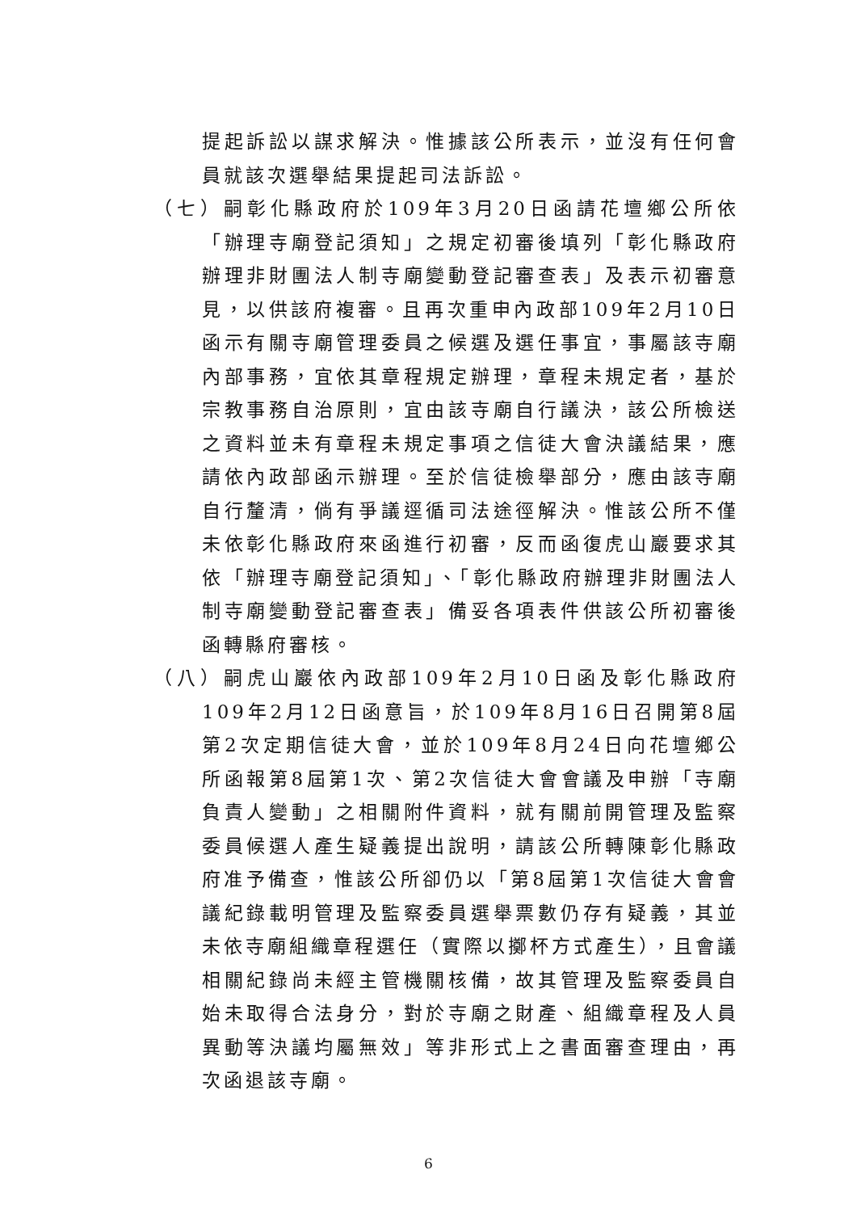提起訴訟以謀求解決。惟據該公所表示，並沒有任何會員就該次選舉結果提起司法訴訟。
（七）嗣彰化縣政府於109年3月20日函請花壇鄉公所依「辦理寺廟登記須知」之規定初審後填列「彰化縣政府辦理非財團法人制寺廟變動登記審查表」及表示初審意見，以供該府複審。且再次重申內政部109年2月10日函示有關寺廟管理委員之候選及選任事宜，事屬該寺廟內部事務，宜依其章程規定辦理，章程未規定者，基於宗教事務自治原則，宜由該寺廟自行議決，該公所檢送之資料並未有章程未規定事項之信徒大會決議結果，應請依內政部函示辦理。至於信徒檢舉部分，應由該寺廟自行釐清，倘有爭議逕循司法途徑解決。惟該公所不僅未依彰化縣政府來函進行初審，反而函復虎山巖要求其依「辦理寺廟登記須知」、「彰化縣政府辦理非財團法人制寺廟變動登記審查表」備妥各項表件供該公所初審後函轉縣府審核。
（八）嗣虎山巖依內政部109年2月10日函及彰化縣政府109年2月12日函意旨，於109年8月16日召開第8屆第2次定期信徒大會，並於109年8月24日向花壇鄉公所函報第8屆第1次、第2次信徒大會會議及申辦「寺廟負責人變動」之相關附件資料，就有關前開管理及監察委員候選人產生疑義提出說明，請該公所轉陳彰化縣政府准予備查，惟該公所卻仍以「第8屆第1次信徒大會會議紀錄載明管理及監察委員選舉票數仍存有疑義，其並未依寺廟組織章程選任（實際以擲杯方式產生），且會議相關紀錄尚未經主管機關核備，故其管理及監察委員自始未取得合法身分，對於寺廟之財產、組織章程及人員異動等決議均屬無效」等非形式上之書面審查理由，再次函退該寺廟。
6